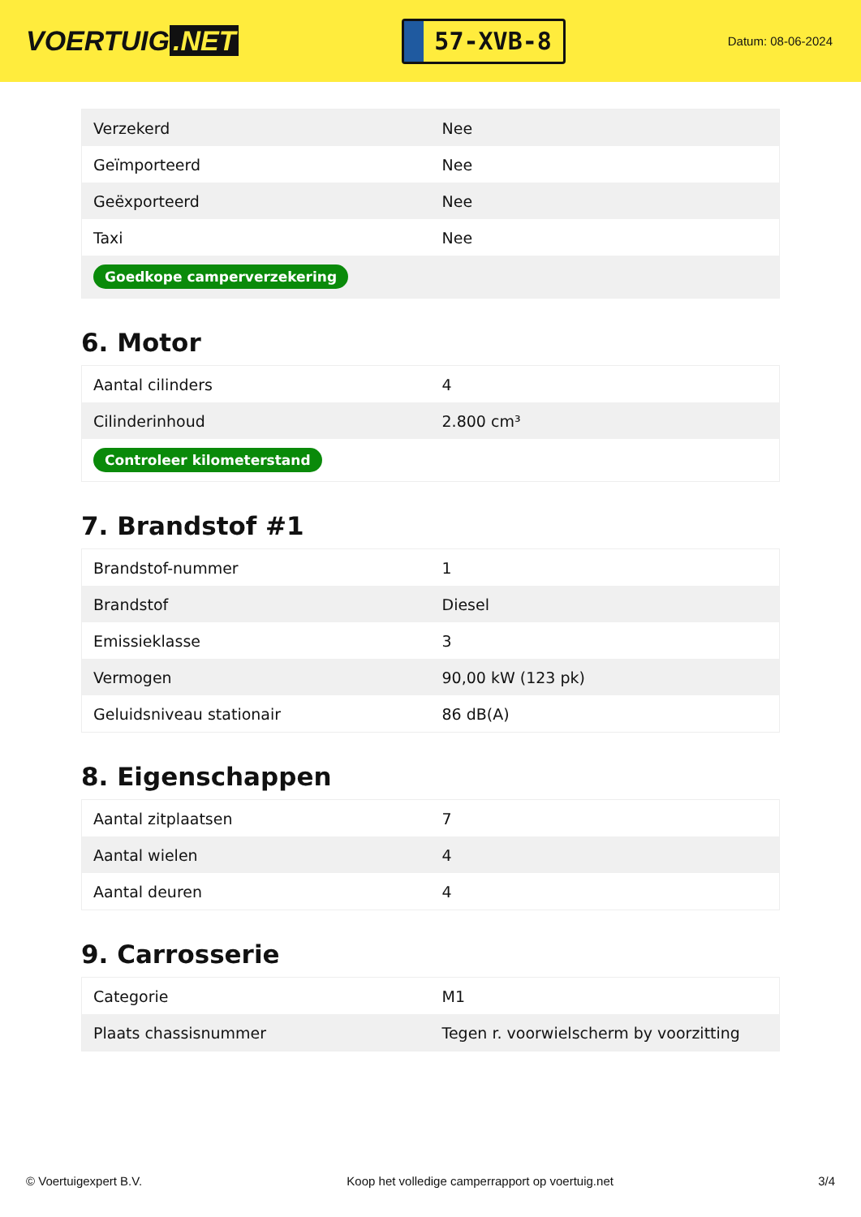VOERTUIG.NET
57-XVB-8
Datum: 08-06-2024
| Verzekerd | Nee |
| Geïmporteerd | Nee |
| Geëxporteerd | Nee |
| Taxi | Nee |
| Goedkope camperverzekering | |
6. Motor
| Aantal cilinders | 4 |
| Cilinderinhoud | 2.800 cm³ |
| Controleer kilometerstand | |
7. Brandstof #1
| Brandstof-nummer | 1 |
| Brandstof | Diesel |
| Emissieklasse | 3 |
| Vermogen | 90,00 kW (123 pk) |
| Geluidsniveau stationair | 86 dB(A) |
8. Eigenschappen
| Aantal zitplaatsen | 7 |
| Aantal wielen | 4 |
| Aantal deuren | 4 |
9. Carrosserie
| Categorie | M1 |
| Plaats chassisnummer | Tegen r. voorwielscherm by voorzitting |
© Voertuigexpert B.V. Koop het volledige camperrapport op voertuig.net 3/4